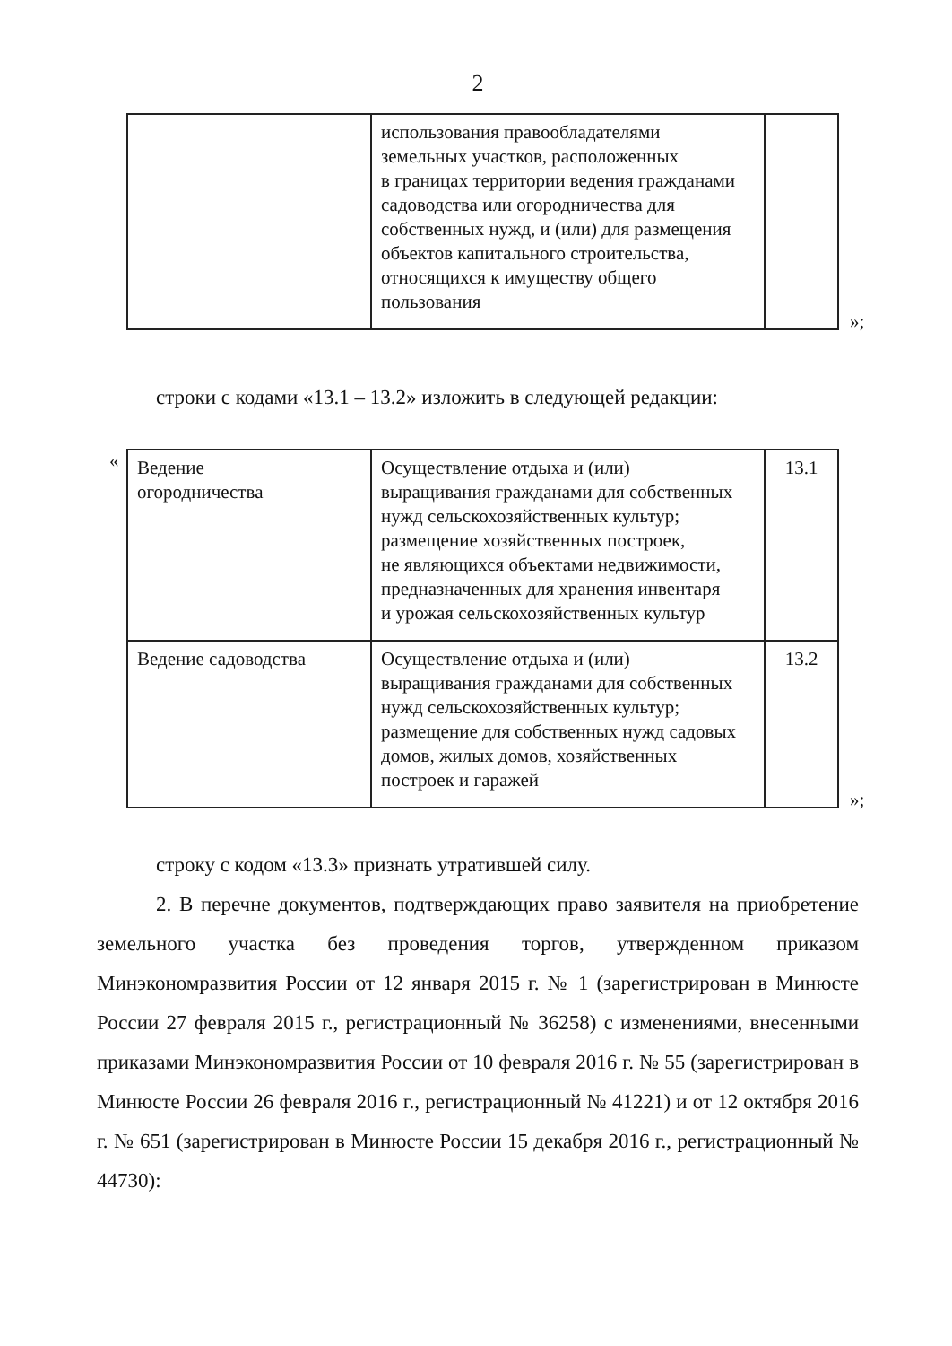2
| | использования правообладателями земельных участков, расположенных в границах территории ведения гражданами садоводства или огородничества для собственных нужд, и (или) для размещения объектов капитального строительства, относящихся к имуществу общего пользования | |
»;
строки с кодами «13.1 – 13.2» изложить в следующей редакции:
«
| Ведение огородничества | Осуществление отдыха и (или) выращивания гражданами для собственных нужд сельскохозяйственных культур; размещение хозяйственных построек, не являющихся объектами недвижимости, предназначенных для хранения инвентаря и урожая сельскохозяйственных культур | 13.1 |
| Ведение садоводства | Осуществление отдыха и (или) выращивания гражданами для собственных нужд сельскохозяйственных культур; размещение для собственных нужд садовых домов, жилых домов, хозяйственных построек и гаражей | 13.2 |
»;
строку с кодом «13.3» признать утратившей силу.
2. В перечне документов, подтверждающих право заявителя на приобретение земельного участка без проведения торгов, утвержденном приказом Минэкономразвития России от 12 января 2015 г. № 1 (зарегистрирован в Минюсте России 27 февраля 2015 г., регистрационный № 36258) с изменениями, внесенными приказами Минэкономразвития России от 10 февраля 2016 г. № 55 (зарегистрирован в Минюсте России 26 февраля 2016 г., регистрационный № 41221) и от 12 октября 2016 г. № 651 (зарегистрирован в Минюсте России 15 декабря 2016 г., регистрационный № 44730):